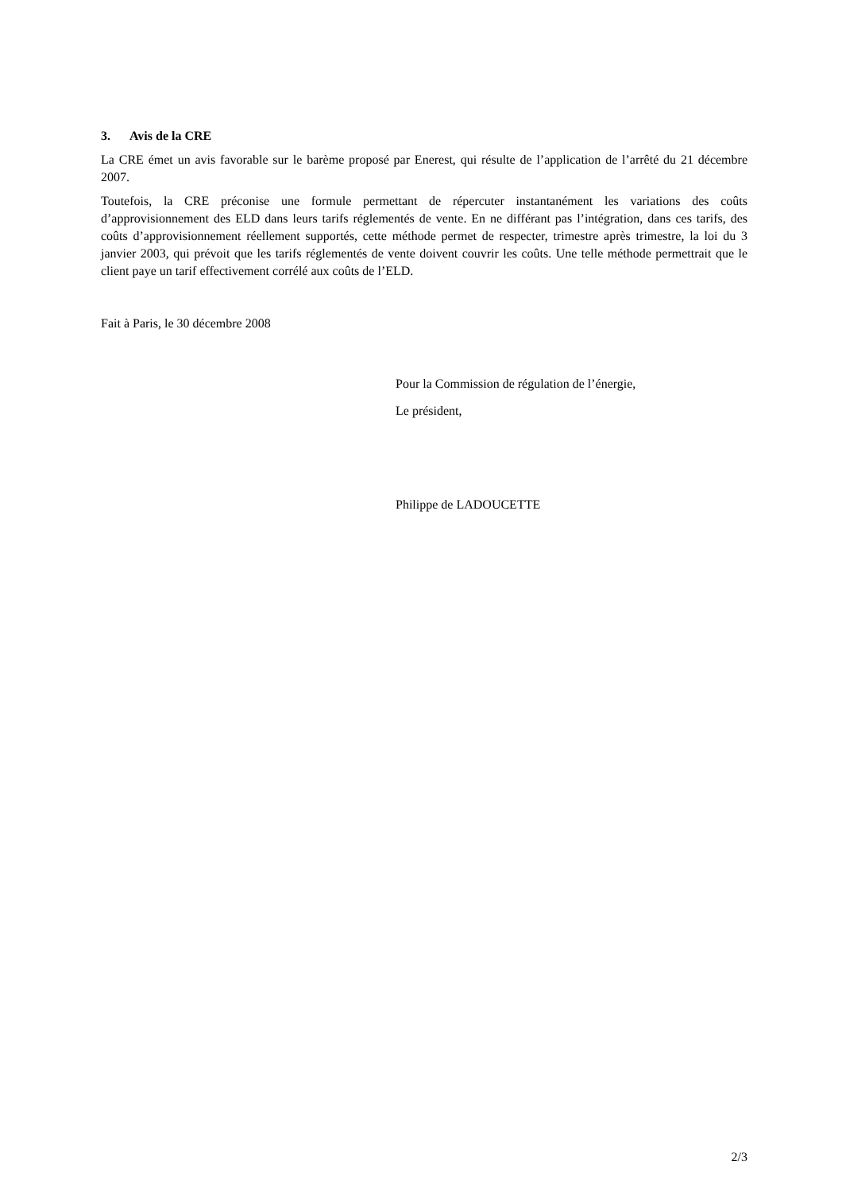3. Avis de la CRE
La CRE émet un avis favorable sur le barème proposé par Enerest, qui résulte de l’application de l’arrêté du 21 décembre 2007.
Toutefois, la CRE préconise une formule permettant de répercuter instantanément les variations des coûts d’approvisionnement des ELD dans leurs tarifs réglementés de vente. En ne différant pas l’intégration, dans ces tarifs, des coûts d’approvisionnement réellement supportés, cette méthode permet de respecter, trimestre après trimestre, la loi du 3 janvier 2003, qui prévoit que les tarifs réglementés de vente doivent couvrir les coûts. Une telle méthode permettrait que le client paye un tarif effectivement corrélé aux coûts de l’ELD.
Fait à Paris, le 30 décembre 2008
Pour la Commission de régulation de l’énergie,
Le président,
Philippe de LADOUCETTE
2/3